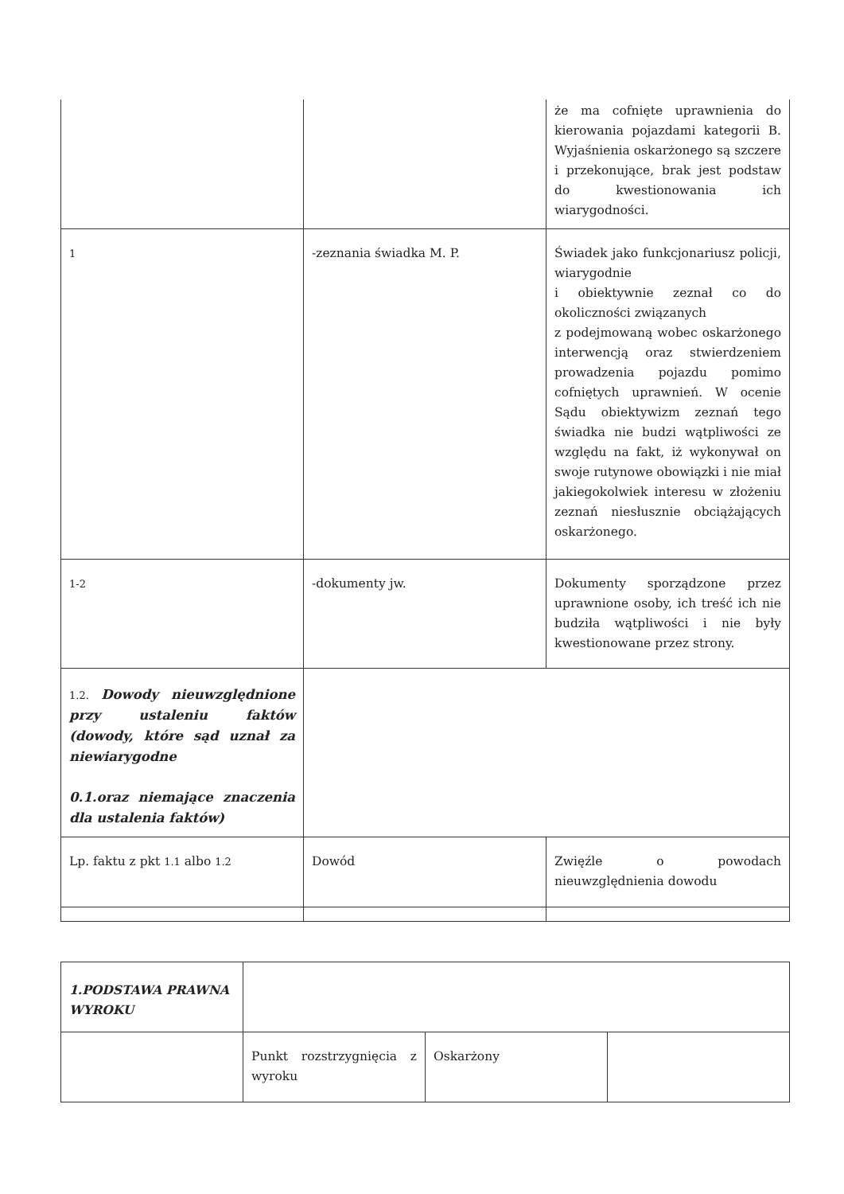| | | że ma cofnięte uprawnienia do kierowania pojazdami kategorii B. Wyjaśnienia oskarżonego są szczere i przekonujące, brak jest podstaw do kwestionowania ich wiarygodności. |
| 1 | -zeznania świadka M. P. | Świadek jako funkcjonariusz policji, wiarygodnie i obiektywnie zeznał co do okoliczności związanych z podejmowaną wobec oskarżonego interwencją oraz stwierdzeniem prowadzenia pojazdu pomimo cofniętych uprawnień. W ocenie Sądu obiektywizm zeznań tego świadka nie budzi wątpliwości ze względu na fakt, iż wykonywał on swoje rutynowe obowiązki i nie miał jakiegokolwiek interesu w złożeniu zeznań niesłusznie obciążających oskarżonego. |
| 1-2 | -dokumenty jw. | Dokumenty sporządzone przez uprawnione osoby, ich treść ich nie budziła wątpliwości i nie były kwestionowane przez strony. |
| 1.2. Dowody nieuwzględnione przy ustaleniu faktów (dowody, które sąd uznał za niewiarygodne 0.1.oraz niemające znaczenia dla ustalenia faktów) | | |
| Lp. faktu z pkt 1.1 albo 1.2 | Dowód | Zwięźle o powodach nieuwzględnienia dowodu |
| 1.PODSTAWA PRAWNA WYROKU | | | |
| | Punkt rozstrzygnięcia z wyroku | Oskarżony | |